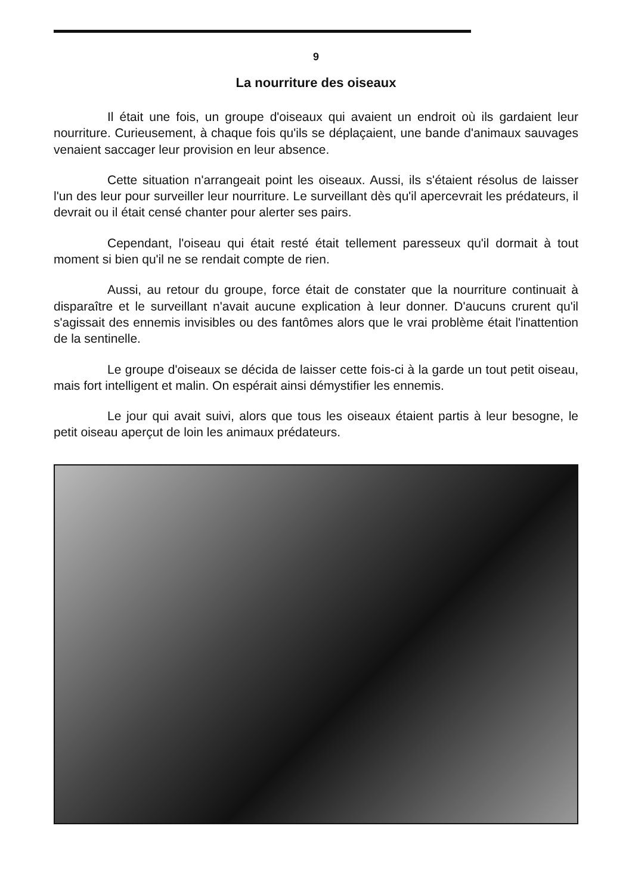9
La nourriture des oiseaux
Il était une fois, un groupe d'oiseaux qui avaient un endroit où ils gardaient leur nourriture. Curieusement, à chaque fois qu'ils se déplaçaient, une bande d'animaux sauvages venaient saccager leur provision en leur absence.
Cette situation n'arrangeait point les oiseaux. Aussi, ils s'étaient résolus de laisser l'un des leur pour surveiller leur nourriture. Le surveillant dès qu'il apercevrait les prédateurs, il devrait ou il était censé chanter pour alerter ses pairs.
Cependant, l'oiseau qui était resté était tellement paresseux qu'il dormait à tout moment si bien qu'il ne se rendait compte de rien.
Aussi, au retour du groupe, force était de constater que la nourriture continuait à disparaître et le surveillant n'avait aucune explication à leur donner. D'aucuns crurent qu'il s'agissait des ennemis invisibles ou des fantômes alors que le vrai problème était l'inattention de la sentinelle.
Le groupe d'oiseaux se décida de laisser cette fois-ci à la garde un tout petit oiseau, mais fort intelligent et malin. On espérait ainsi démystifier les ennemis.
Le jour qui avait suivi, alors que tous les oiseaux étaient partis à leur besogne, le petit oiseau aperçut de loin les animaux prédateurs.